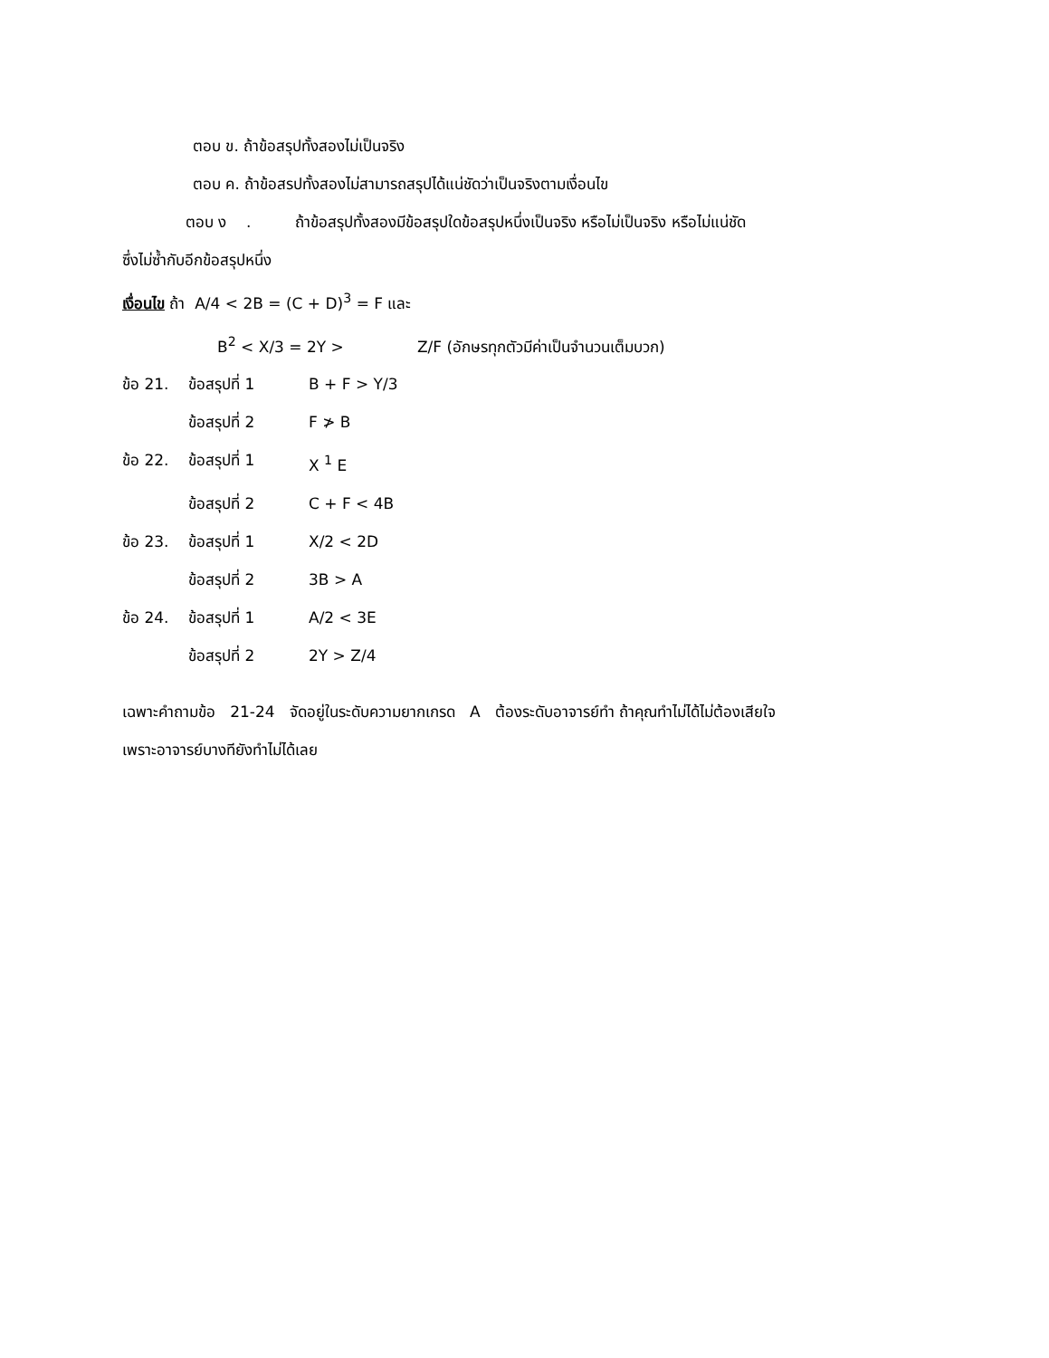ตอบ ข. ถ้าข้อสรุปทั้งสองไม่เป็นจริง
ตอบ ค. ถ้าข้อสรปทั้งสองไม่สามารถสรุปได้แน่ชัดว่าเป็นจริงตามเงื่อนไข
ตอบ ง . ถ้าข้อสรุปทั้งสองมีข้อสรุปใดข้อสรุปหนึ่งเป็นจริง หรือไม่เป็นจริง หรือไม่แน่ชัด
ซึ่งไม่ซ้ำกับอีกข้อสรุปหนึ่ง
เงื่อนไข ถ้า A/4 < 2B = (C + D)<sup>3</sup> = F และ
B<sup>2</sup> < X/3 = 2Y > Z/F (อักษรทุกตัวมีค่าเป็นจำนวนเต็มบวก)
ข้อ 21. ข้อสรุปที่ 1 B + F > Y/3
ข้อสรุปที่ 2 F ≯ B
ข้อ 22. ข้อสรุปที่ 1 X <sup>1</sup> E
ข้อสรุปที่ 2 C + F < 4B
ข้อ 23. ข้อสรุปที่ 1 X/2 < 2D
ข้อสรุปที่ 2 3B > A
ข้อ 24. ข้อสรุปที่ 1 A/2 < 3E
ข้อสรุปที่ 2 2Y > Z/4
เฉพาะคำถามข้อ 21-24 จัดอยู่ในระดับความยากเกรด A ต้องระดับอาจารย์ทำ ถ้าคุณทำไม่ได้ไม่ต้องเสียใจ
เพราะอาจารย์บางทียังทำไม่ได้เลย